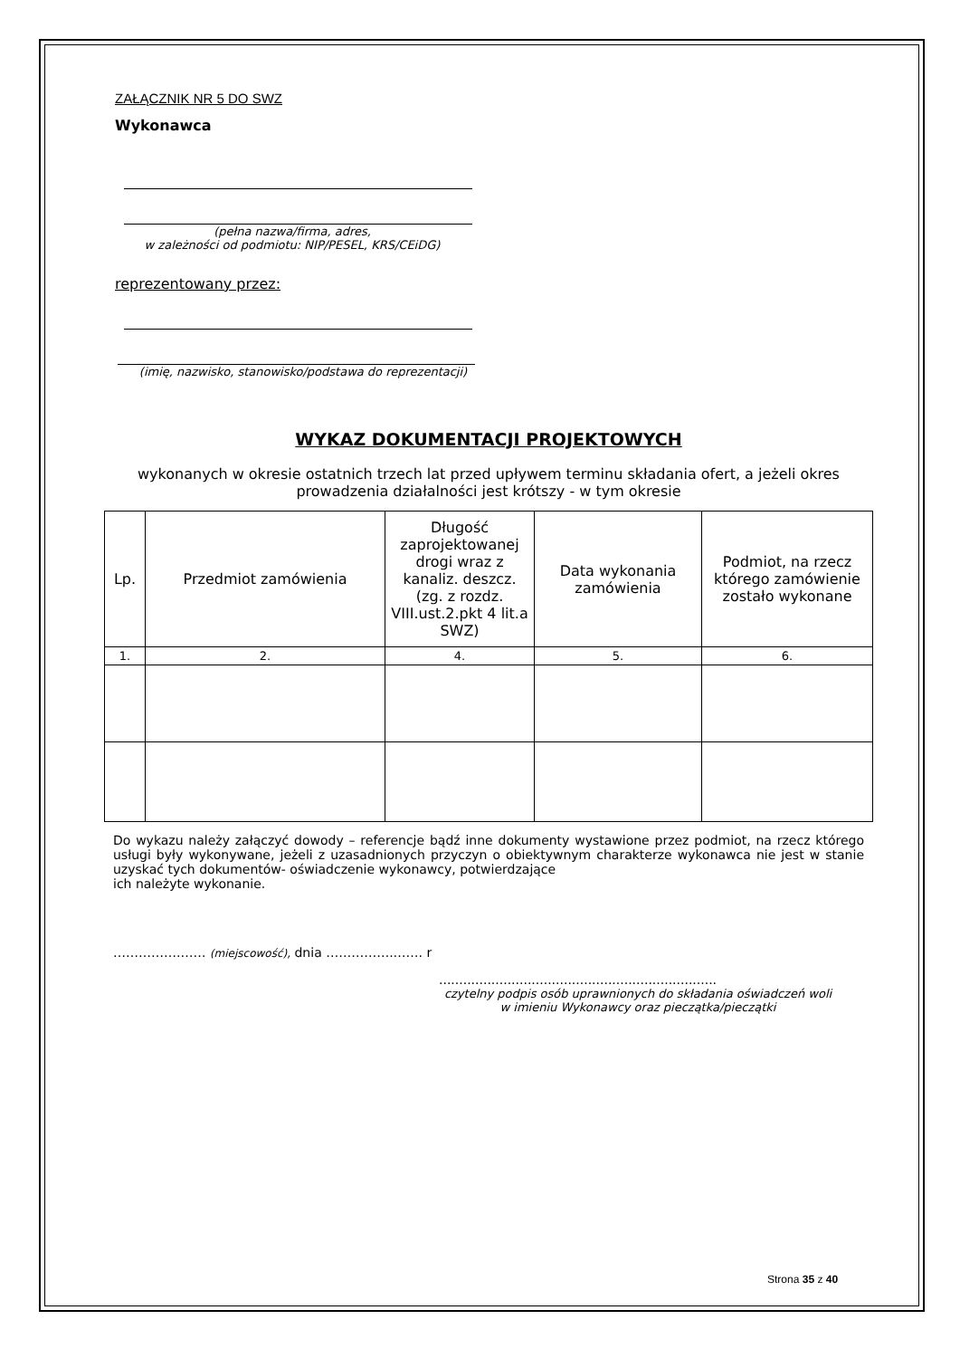ZAŁĄCZNIK NR 5 DO SWZ
Wykonawca
(pełna nazwa/firma, adres,
w zależności od podmiotu: NIP/PESEL, KRS/CEiDG)
reprezentowany przez:
(imię, nazwisko, stanowisko/podstawa do reprezentacji)
WYKAZ DOKUMENTACJI PROJEKTOWYCH
wykonanych w okresie ostatnich trzech lat przed upływem terminu składania ofert, a jeżeli okres prowadzenia działalności jest krótszy - w tym okresie
| Lp. | Przedmiot zamówienia | Długość zaprojektowanej drogi wraz z kanaliz. deszcz. (zg. z rozdz. VIII.ust.2.pkt 4 lit.a SWZ) | Data wykonania zamówienia | Podmiot, na rzecz którego zamówienie zostało wykonane |
| 1. | 2. | 4. | 5. | 6. |
Do wykazu należy załączyć dowody – referencje bądź inne dokumenty wystawione przez podmiot, na rzecz którego usługi były wykonywane, jeżeli z uzasadnionych przyczyn o obiektywnym charakterze wykonawca nie jest w stanie uzyskać tych dokumentów- oświadczenie wykonawcy, potwierdzające
ich należyte wykonanie.
…………….…… (miejscowość), dnia …………….……. r
.....................................................................
czytelny podpis osób uprawnionych do składania oświadczeń woli w imieniu Wykonawcy oraz pieczątka/pieczątki
Strona 35 z 40